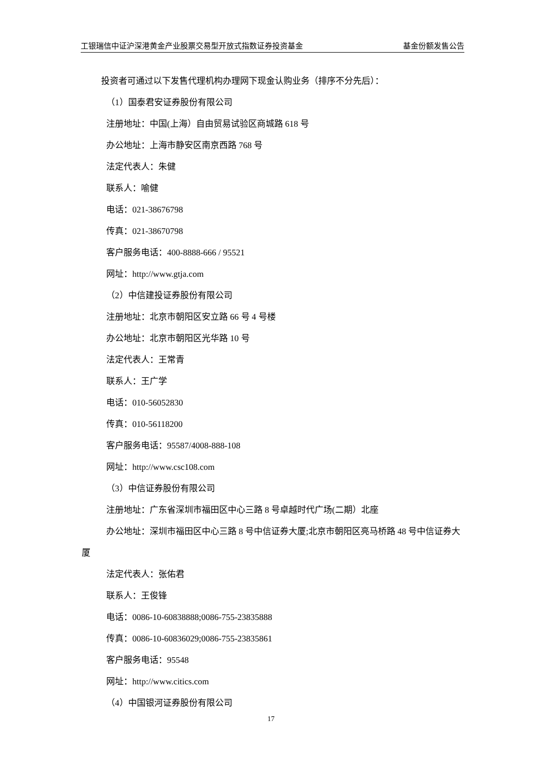工银瑞信中证沪深港黄金产业股票交易型开放式指数证券投资基金 基金份额发售公告
投资者可通过以下发售代理机构办理网下现金认购业务（排序不分先后）：
（1）国泰君安证券股份有限公司
注册地址：中国(上海）自由贸易试验区商城路 618 号
办公地址：上海市静安区南京西路 768 号
法定代表人：朱健
联系人：喻健
电话：021-38676798
传真：021-38670798
客户服务电话：400-8888-666 / 95521
网址：http://www.gtja.com
（2）中信建投证券股份有限公司
注册地址：北京市朝阳区安立路 66 号 4 号楼
办公地址：北京市朝阳区光华路 10 号
法定代表人：王常青
联系人：王广学
电话：010-56052830
传真：010-56118200
客户服务电话：95587/4008-888-108
网址：http://www.csc108.com
（3）中信证券股份有限公司
注册地址：广东省深圳市福田区中心三路 8 号卓越时代广场(二期）北座
办公地址：深圳市福田区中心三路 8 号中信证券大厦;北京市朝阳区亮马桥路 48 号中信证券大厦
法定代表人：张佑君
联系人：王俊锋
电话：0086-10-60838888;0086-755-23835888
传真：0086-10-60836029;0086-755-23835861
客户服务电话：95548
网址：http://www.citics.com
（4）中国银河证券股份有限公司
17